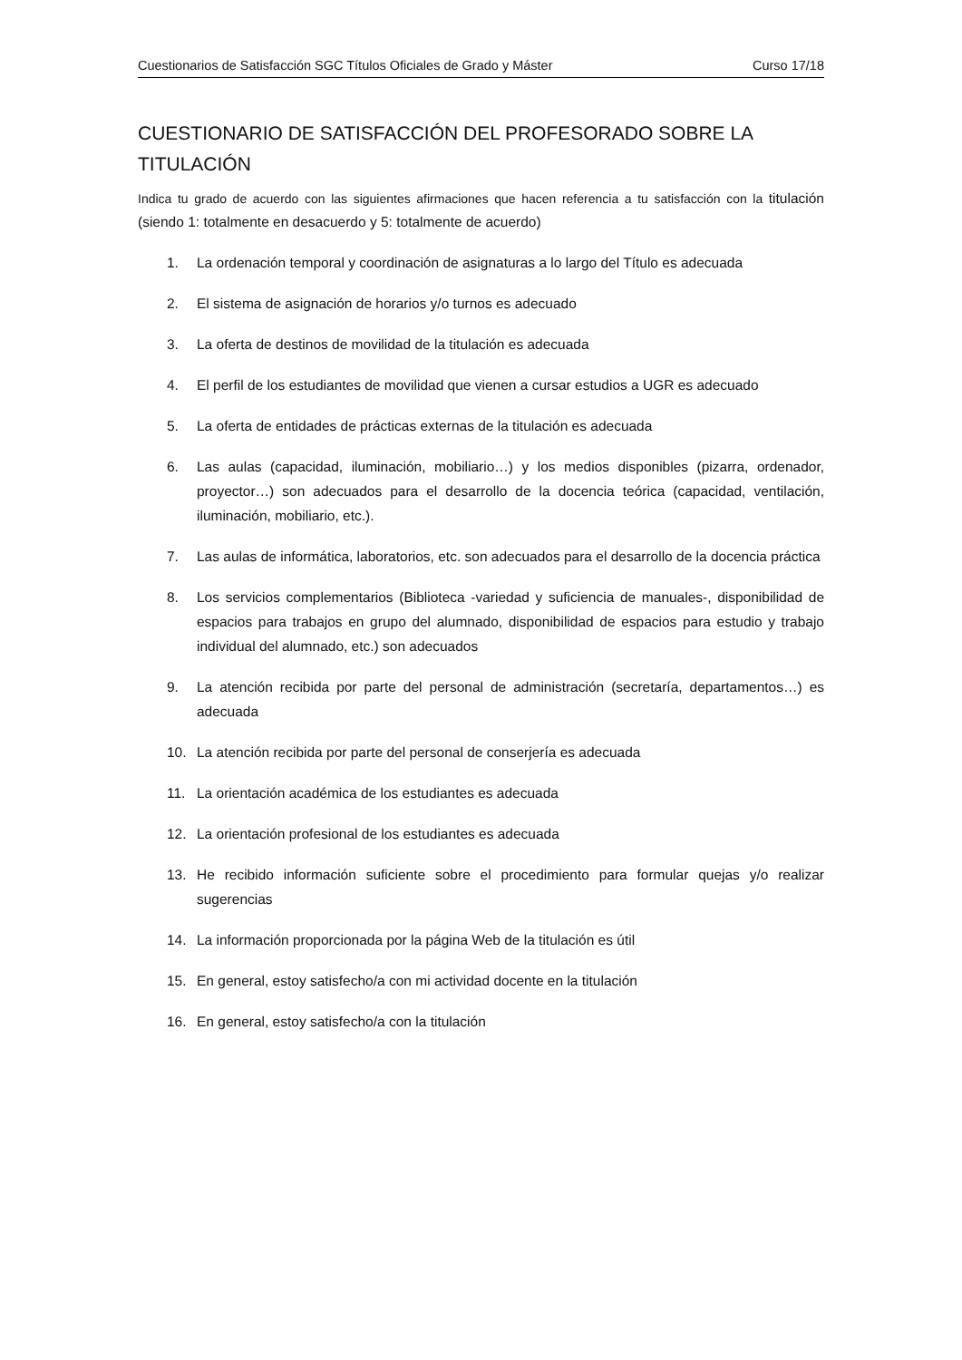Cuestionarios de Satisfacción SGC Títulos Oficiales de Grado y Máster Curso 17/18
CUESTIONARIO DE SATISFACCIÓN DEL PROFESORADO SOBRE LA TITULACIÓN
Indica tu grado de acuerdo con las siguientes afirmaciones que hacen referencia a tu satisfacción con la titulación (siendo 1: totalmente en desacuerdo y 5: totalmente de acuerdo)
1. La ordenación temporal y coordinación de asignaturas a lo largo del Título es adecuada
2. El sistema de asignación de horarios y/o turnos es adecuado
3. La oferta de destinos de movilidad de la titulación es adecuada
4. El perfil de los estudiantes de movilidad que vienen a cursar estudios a UGR es adecuado
5. La oferta de entidades de prácticas externas de la titulación es adecuada
6. Las aulas (capacidad, iluminación, mobiliario…) y los medios disponibles (pizarra, ordenador, proyector…) son adecuados para el desarrollo de la docencia teórica (capacidad, ventilación, iluminación, mobiliario, etc.).
7. Las aulas de informática, laboratorios, etc. son adecuados para el desarrollo de la docencia práctica
8. Los servicios complementarios (Biblioteca -variedad y suficiencia de manuales-, disponibilidad de espacios para trabajos en grupo del alumnado, disponibilidad de espacios para estudio y trabajo individual del alumnado, etc.) son adecuados
9. La atención recibida por parte del personal de administración (secretaría, departamentos…) es adecuada
10. La atención recibida por parte del personal de conserjería es adecuada
11. La orientación académica de los estudiantes es adecuada
12. La orientación profesional de los estudiantes es adecuada
13. He recibido información suficiente sobre el procedimiento para formular quejas y/o realizar sugerencias
14. La información proporcionada por la página Web de la titulación es útil
15. En general, estoy satisfecho/a con mi actividad docente en la titulación
16. En general, estoy satisfecho/a con la titulación